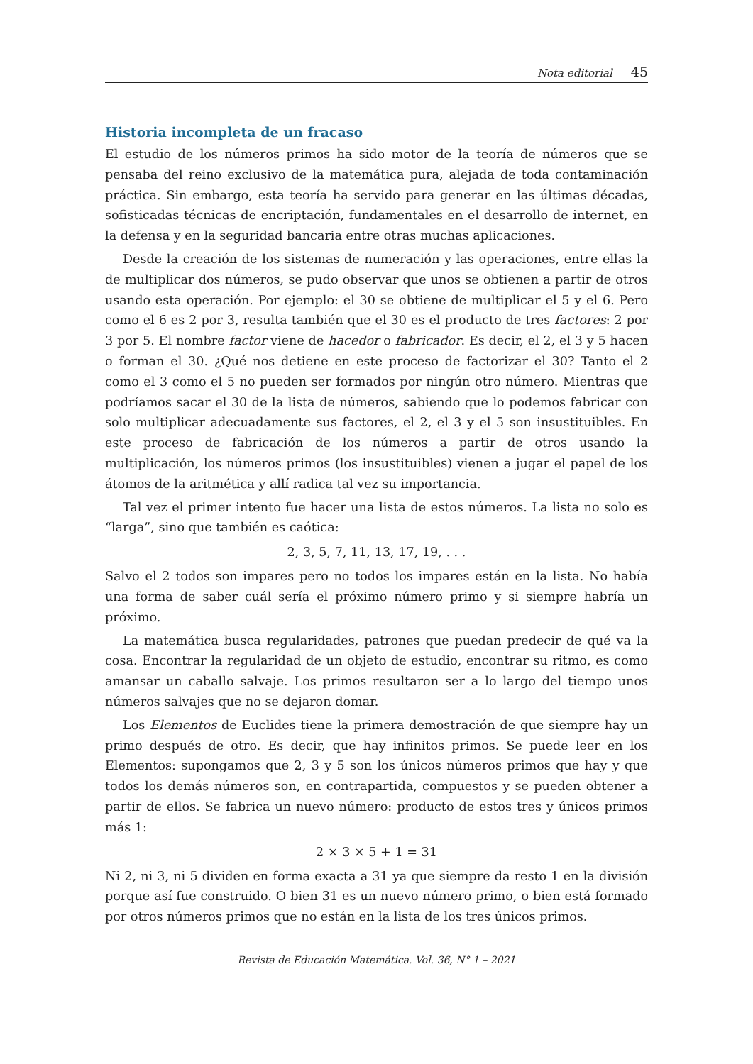Nota editorial 45
Historia incompleta de un fracaso
El estudio de los números primos ha sido motor de la teoría de números que se pensaba del reino exclusivo de la matemática pura, alejada de toda contaminación práctica. Sin embargo, esta teoría ha servido para generar en las últimas décadas, sofisticadas técnicas de encriptación, fundamentales en el desarrollo de internet, en la defensa y en la seguridad bancaria entre otras muchas aplicaciones.
Desde la creación de los sistemas de numeración y las operaciones, entre ellas la de multiplicar dos números, se pudo observar que unos se obtienen a partir de otros usando esta operación. Por ejemplo: el 30 se obtiene de multiplicar el 5 y el 6. Pero como el 6 es 2 por 3, resulta también que el 30 es el producto de tres factores: 2 por 3 por 5. El nombre factor viene de hacedor o fabricador. Es decir, el 2, el 3 y 5 hacen o forman el 30. ¿Qué nos detiene en este proceso de factorizar el 30? Tanto el 2 como el 3 como el 5 no pueden ser formados por ningún otro número. Mientras que podríamos sacar el 30 de la lista de números, sabiendo que lo podemos fabricar con solo multiplicar adecuadamente sus factores, el 2, el 3 y el 5 son insustituibles. En este proceso de fabricación de los números a partir de otros usando la multiplicación, los números primos (los insustituibles) vienen a jugar el papel de los átomos de la aritmética y allí radica tal vez su importancia.
Tal vez el primer intento fue hacer una lista de estos números. La lista no solo es “larga”, sino que también es caótica:
2, 3, 5, 7, 11, 13, 17, 19, . . .
Salvo el 2 todos son impares pero no todos los impares están en la lista. No había una forma de saber cuál sería el próximo número primo y si siempre habría un próximo.
La matemática busca regularidades, patrones que puedan predecir de qué va la cosa. Encontrar la regularidad de un objeto de estudio, encontrar su ritmo, es como amansar un caballo salvaje. Los primos resultaron ser a lo largo del tiempo unos números salvajes que no se dejaron domar.
Los Elementos de Euclides tiene la primera demostración de que siempre hay un primo después de otro. Es decir, que hay infinitos primos. Se puede leer en los Elementos: supongamos que 2, 3 y 5 son los únicos números primos que hay y que todos los demás números son, en contrapartida, compuestos y se pueden obtener a partir de ellos. Se fabrica un nuevo número: producto de estos tres y únicos primos más 1:
2 × 3 × 5 + 1 = 31
Ni 2, ni 3, ni 5 dividen en forma exacta a 31 ya que siempre da resto 1 en la división porque así fue construido. O bien 31 es un nuevo número primo, o bien está formado por otros números primos que no están en la lista de los tres únicos primos.
Revista de Educación Matemática. Vol. 36, N° 1 – 2021